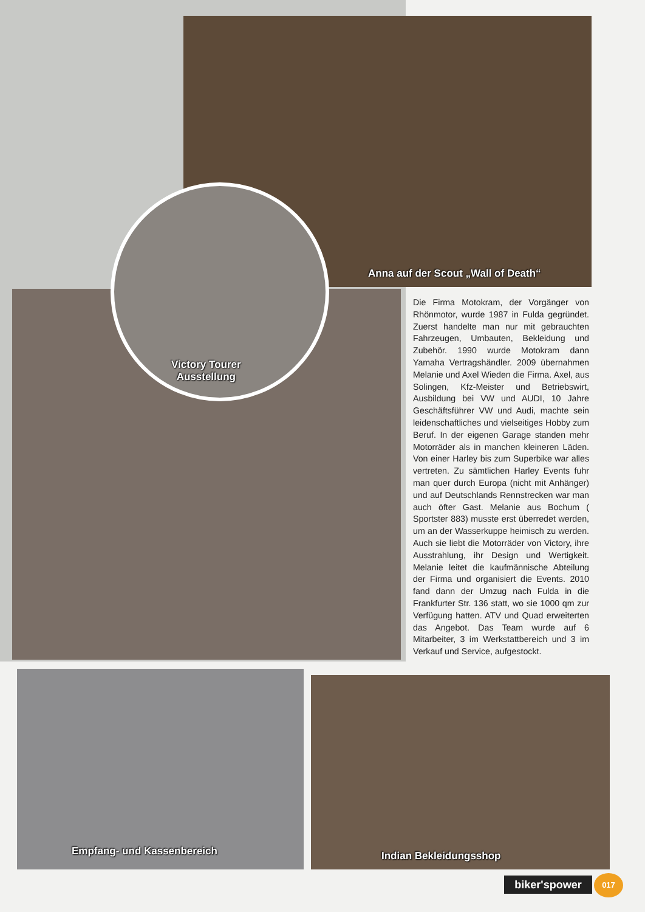Anna auf der Scout „Wall of Death“
Victory Tourer
Ausstellung
Die Firma Motokram, der Vorgänger von Rhönmotor, wurde 1987 in Fulda gegründet. Zuerst handelte man nur mit gebrauchten Fahrzeugen, Umbauten, Bekleidung und Zubehör. 1990 wurde Motokram dann Yamaha Vertragshändler. 2009 übernahmen Melanie und Axel Wieden die Firma. Axel, aus Solingen, Kfz-Meister und Betriebswirt, Ausbildung bei VW und AUDI, 10 Jahre Geschäftsführer VW und Audi, machte sein leidenschaftliches und vielseitiges Hobby zum Beruf. In der eigenen Garage standen mehr Motorräder als in manchen kleineren Läden. Von einer Harley bis zum Superbike war alles vertreten. Zu sämtlichen Harley Events fuhr man quer durch Europa (nicht mit Anhänger) und auf Deutschlands Rennstrecken war man auch öfter Gast. Melanie aus Bochum ( Sportster 883) musste erst überredet werden, um an der Wasserkuppe heimisch zu werden. Auch sie liebt die Motorräder von Victory, ihre Ausstrahlung, ihr Design und Wertigkeit. Melanie leitet die kaufmännische Abteilung der Firma und organisiert die Events. 2010 fand dann der Umzug nach Fulda in die Frankfurter Str. 136 statt, wo sie 1000 qm zur Verfügung hatten. ATV und Quad erweiterten das Angebot. Das Team wurde auf 6 Mitarbeiter, 3 im Werkstattbereich und 3 im Verkauf und Service, aufgestockt.
Empfang- und Kassenbereich Indian Bekleidungsshop
biker'spower 017